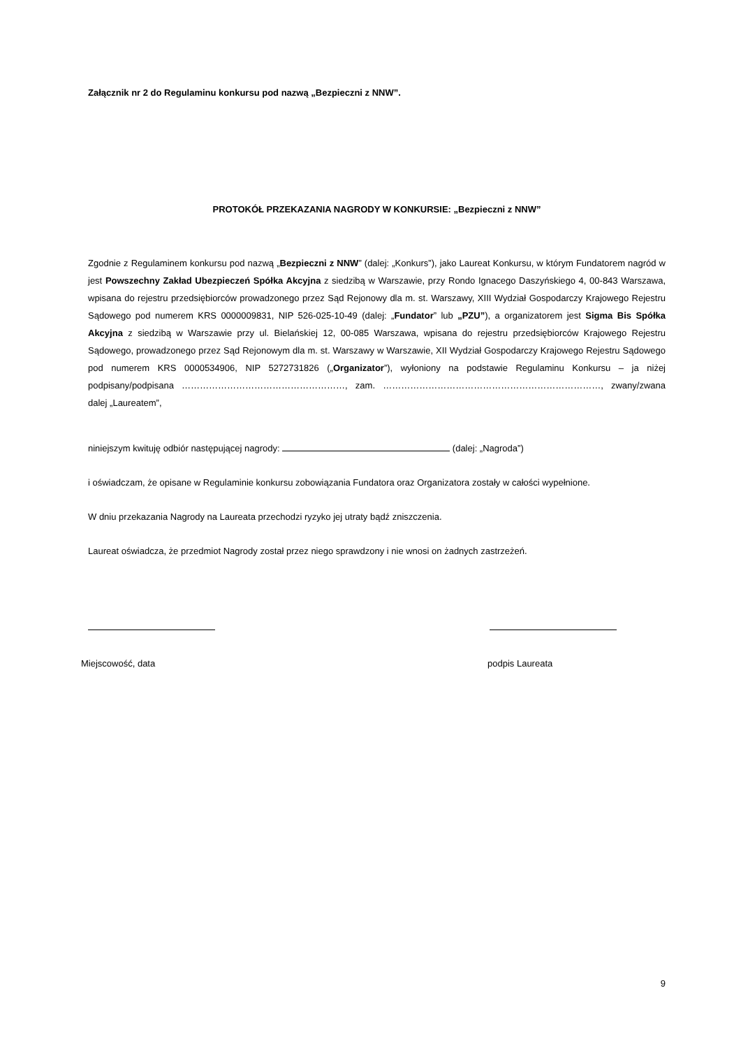Załącznik nr 2 do Regulaminu konkursu pod nazwą „Bezpieczni z NNW”.
PROTOKÓŁ PRZEKAZANIA NAGRODY W KONKURSIE: „Bezpieczni z NNW”
Zgodnie z Regulaminem konkursu pod nazwą „Bezpieczni z NNW” (dalej: „Konkurs”), jako Laureat Konkursu, w którym Fundatorem nagród w jest Powszechny Zakład Ubezpieczeń Spółka Akcyjna z siedzibą w Warszawie, przy Rondo Ignacego Daszyńskiego 4, 00-843 Warszawa, wpisana do rejestru przedsiębiorców prowadzonego przez Sąd Rejonowy dla m. st. Warszawy, XIII Wydział Gospodarczy Krajowego Rejestru Sądowego pod numerem KRS 0000009831, NIP 526-025-10-49 (dalej: „Fundator” lub „PZU”), a organizatorem jest Sigma Bis Spółka Akcyjna z siedzibą w Warszawie przy ul. Bielańskiej 12, 00-085 Warszawa, wpisana do rejestru przedsiębiorców Krajowego Rejestru Sądowego, prowadzonego przez Sąd Rejonowym dla m. st. Warszawy w Warszawie, XII Wydział Gospodarczy Krajowego Rejestru Sądowego pod numerem KRS 0000534906, NIP 5272731826 („Organizator”), wyłoniony na podstawie Regulaminu Konkursu – ja niżej podpisany/podpisana ………………………………………………, zam. ………………………………………………………………, zwany/zwana dalej „Laureatem”,
niniejszym kwituję odbiór następującej nagrody: (dalej: „Nagroda”)
i oświadczam, że opisane w Regulaminie konkursu zobowiązania Fundatora oraz Organizatora zostały w całości wypełnione.
W dniu przekazania Nagrody na Laureata przechodzi ryzyko jej utraty bądź zniszczenia.
Laureat oświadcza, że przedmiot Nagrody został przez niego sprawdzony i nie wnosi on żadnych zastrzeżeń.
Miejscowość, data podpis Laureata
9